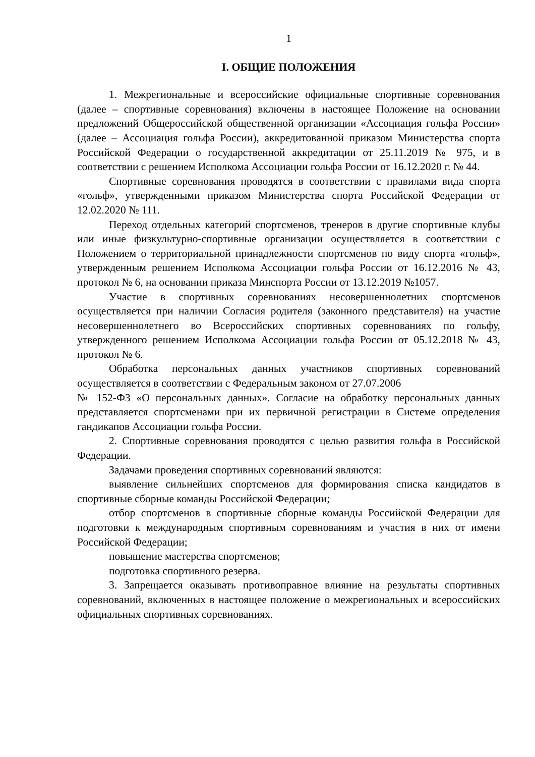1
I. ОБЩИЕ ПОЛОЖЕНИЯ
1. Межрегиональные и всероссийские официальные спортивные соревнования (далее – спортивные соревнования) включены в настоящее Положение на основании предложений Общероссийской общественной организации «Ассоциация гольфа России» (далее – Ассоциация гольфа России), аккредитованной приказом Министерства спорта Российской Федерации о государственной аккредитации от 25.11.2019 № 975, и в соответствии с решением Исполкома Ассоциации гольфа России от 16.12.2020 г. № 44.
Спортивные соревнования проводятся в соответствии с правилами вида спорта «гольф», утвержденными приказом Министерства спорта Российской Федерации от 12.02.2020 № 111.
Переход отдельных категорий спортсменов, тренеров в другие спортивные клубы или иные физкультурно-спортивные организации осуществляется в соответствии с Положением о территориальной принадлежности спортсменов по виду спорта «гольф», утвержденным решением Исполкома Ассоциации гольфа России от 16.12.2016 № 43, протокол № 6, на основании приказа Минспорта России от 13.12.2019 №1057.
Участие в спортивных соревнованиях несовершеннолетних спортсменов осуществляется при наличии Согласия родителя (законного представителя) на участие несовершеннолетнего во Всероссийских спортивных соревнованиях по гольфу, утвержденного решением Исполкома Ассоциации гольфа России от 05.12.2018 № 43, протокол № 6.
Обработка персональных данных участников спортивных соревнований осуществляется в соответствии с Федеральным законом от 27.07.2006
№ 152-ФЗ «О персональных данных». Согласие на обработку персональных данных представляется спортсменами при их первичной регистрации в Системе определения гандикапов Ассоциации гольфа России.
2. Спортивные соревнования проводятся с целью развития гольфа в Российской Федерации.
Задачами проведения спортивных соревнований являются:
выявление сильнейших спортсменов для формирования списка кандидатов в спортивные сборные команды Российской Федерации;
отбор спортсменов в спортивные сборные команды Российской Федерации для подготовки к международным спортивным соревнованиям и участия в них от имени Российской Федерации;
повышение мастерства спортсменов;
подготовка спортивного резерва.
3. Запрещается оказывать противоправное влияние на результаты спортивных соревнований, включенных в настоящее положение о межрегиональных и всероссийских официальных спортивных соревнованиях.